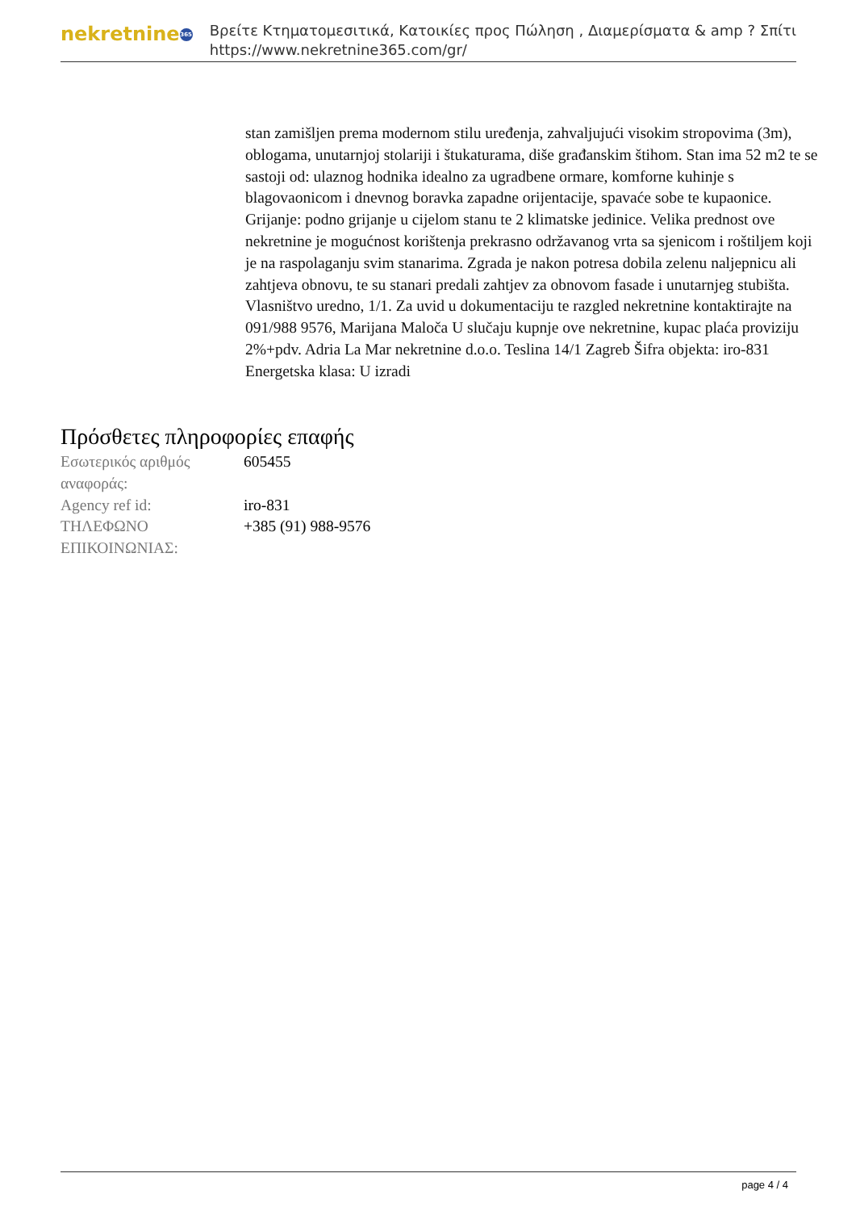nekretnine 365
Βρείτε Κτηματομεσιτικά, Κατοικίες προς Πώληση , Διαμερίσματα & amp ? Σπίτι
https://www.nekretnine365.com/gr/
stan zamišljen prema modernom stilu uređenja, zahvaljujući visokim stropovima (3m), oblogama, unutarnjoj stolariji i štukaturama, diše građanskim štihom. Stan ima 52 m2 te se sastoji od: ulaznog hodnika idealno za ugradbene ormare, komforne kuhinje s blagovaonicom i dnevnog boravka zapadne orijentacije, spavaće sobe te kupaonice. Grijanje: podno grijanje u cijelom stanu te 2 klimatske jedinice. Velika prednost ove nekretnine je mogućnost korištenja prekrasno održavanog vrta sa sjenicom i roštiljem koji je na raspolaganju svim stanarima. Zgrada je nakon potresa dobila zelenu naljepnicu ali zahtjeva obnovu, te su stanari predali zahtjev za obnovom fasade i unutarnjeg stubišta. Vlasništvo uredno, 1/1. Za uvid u dokumentaciju te razgled nekretnine kontaktirajte na 091/988 9576, Marijana Maloča U slučaju kupnje ove nekretnine, kupac plaća proviziju 2%+pdv. Adria La Mar nekretnine d.o.o. Teslina 14/1 Zagreb Šifra objekta: iro-831 Energetska klasa: U izradi
Πρόσθετες πληροφορίες επαφής
| Εσωτερικός αριθμός αναφοράς: | 605455 |
| Agency ref id: | iro-831 |
| ΤΗΛΕΦΩΝΟ ΕΠΙΚΟΙΝΩΝΙΑΣ: | +385 (91) 988-9576 |
page 4 / 4